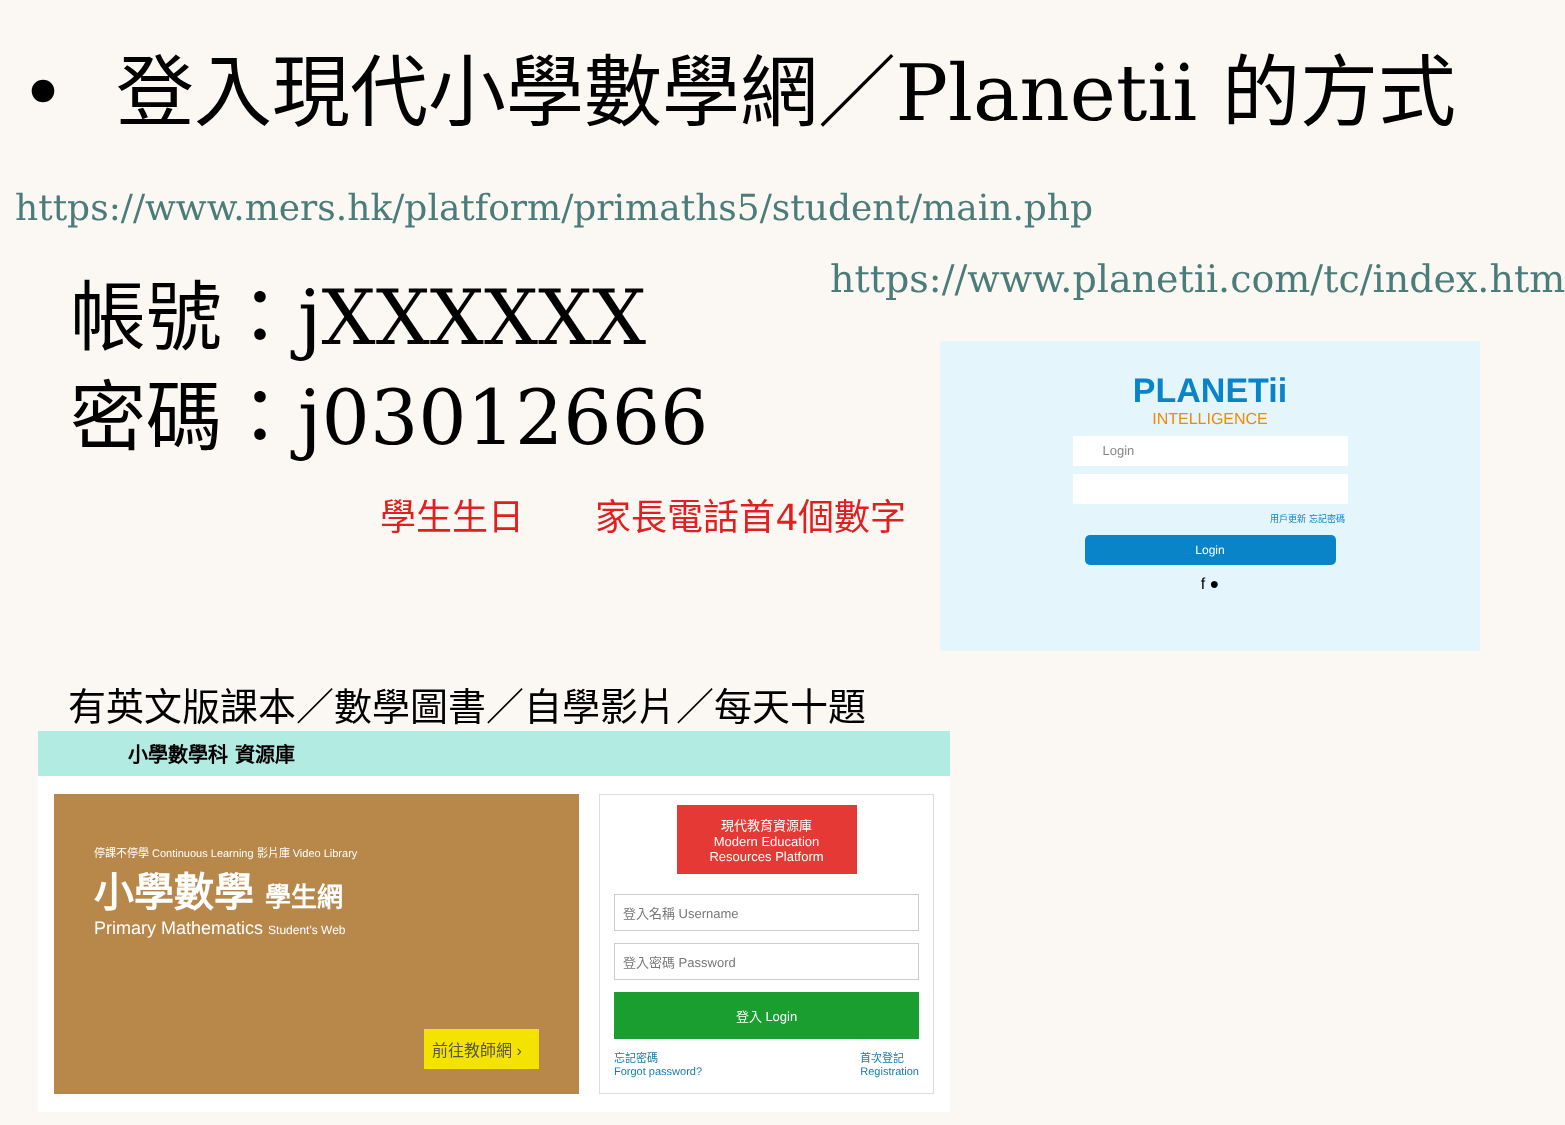• 登入現代小學數學網／Planetii 的方式
https://www.mers.hk/platform/primaths5/student/main.php
帳號：jXXXXXX
密碼：j03012666
學生生日 家長電話首4個數字
https://www.planetii.com/tc/index.htm
PLANETii
INTELLIGENCE
Login
用戶更新 忘記密碼
Login
f ●
有英文版課本／數學圖書／自學影片／每天十題
小學數學科 資源庫
停課不停學 Continuous Learning 影片庫 Video Library
小學數學 學生網
Primary Mathematics Student's Web
前往教師網 ›
現代教育資源庫
Modern Education Resources Platform
登入名稱 Username
登入密碼 Password
登入 Login
忘記密碼
Forgot password? 首次登記
Registration